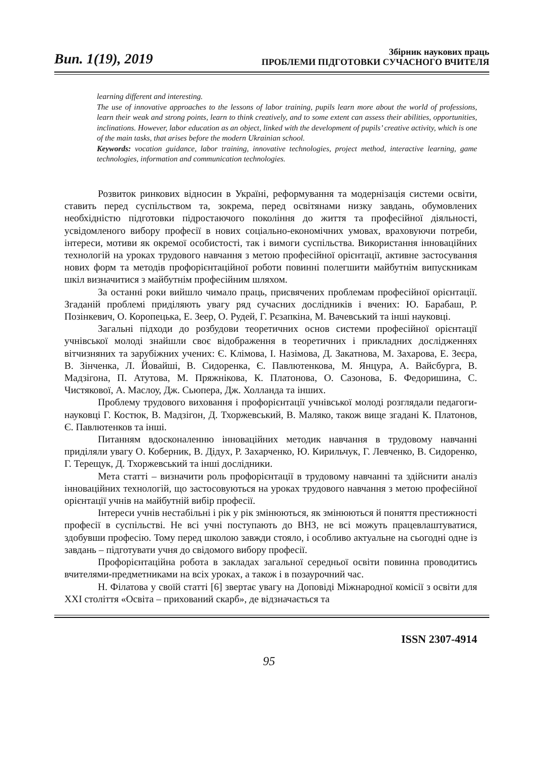Вип. 1(19), 2019
Збірник наукових праць
ПРОБЛЕМИ ПІДГОТОВКИ СУЧАСНОГО ВЧИТЕЛЯ
learning different and interesting.
The use of innovative approaches to the lessons of labor training, pupils learn more about the world of professions, learn their weak and strong points, learn to think creatively, and to some extent can assess their abilities, opportunities, inclinations. However, labor education as an object, linked with the development of pupils’ creative activity, which is one of the main tasks, that arises before the modern Ukrainian school.
Keywords: vocation guidance, labor training, innovative technologies, project method, interactive learning, game technologies, information and communication technologies.
Розвиток ринкових відносин в Україні, реформування та модернізація системи освіти, ставить перед суспільством та, зокрема, перед освітянами низку завдань, обумовлених необхідністю підготовки підростаючого покоління до життя та професійної діяльності, усвідомленого вибору професії в нових соціально-економічних умовах, враховуючи потреби, інтереси, мотиви як окремої особистості, так і вимоги суспільства. Використання інноваційних технологій на уроках трудового навчання з метою професійної орієнтації, активне застосування нових форм та методів профорієнтаційної роботи повинні полегшити майбутнім випускникам шкіл визначитися з майбутнім професійним шляхом.
За останні роки вийшло чимало праць, присвячених проблемам професійної орієнтації. Згаданій проблемі приділяють увагу ряд сучасних дослідників і вчених: Ю. Барабаш, Р. Позінкевич, О. Коропецька, Е. Зеер, О. Рудей, Г. Рєзапкіна, М. Вачевський та інші науковці.
Загальні підходи до розбудови теоретичних основ системи професійної орієнтації учнівської молоді знайшли своє відображення в теоретичних і прикладних дослідженнях вітчизняних та зарубіжних учених: Є. Клімова, І. Назімова, Д. Закатнова, М. Захарова, Е. Зеєра, В. Зінченка, Л. Йовайші, В. Сидоренка, Є. Павлютенкова, М. Янцура, А. Вайсбурга, В. Мадзігона, П. Атутова, М. Пряжнікова, К. Платонова, О. Сазонова, Б. Федоришина, С. Чистякової, А. Маслоу, Дж. Сьюпера, Дж. Холланда та інших.
Проблему трудового виховання і профорієнтації учнівської молоді розглядали педагоги-науковці Г. Костюк, В. Мадзігон, Д. Тхоржевський, В. Маляко, також вище згадані К. Платонов, Є. Павлютенков та інші.
Питанням вдосконаленню інноваційних методик навчання в трудовому навчанні приділяли увагу О. Коберник, В. Дідух, Р. Захарченко, Ю. Кирильчук, Г. Левченко, В. Сидоренко, Г. Терещук, Д. Тхоржевський та інші дослідники.
Мета статті – визначити роль профорієнтації в трудовому навчанні та здійснити аналіз інноваційних технологій, що застосовуються на уроках трудового навчання з метою професійної орієнтації учнів на майбутній вибір професії.
Інтереси учнів нестабільні і рік у рік змінюються, як змінюються й поняття престижності професії в суспільстві. Не всі учні поступають до ВНЗ, не всі можуть працевлаштуватися, здобувши професію. Тому перед школою завжди стояло, і особливо актуальне на сьогодні одне із завдань – підготувати учня до свідомого вибору професії.
Профорієнтаційна робота в закладах загальної середньої освіти повинна проводитись вчителями-предметниками на всіх уроках, а також і в позаурочний час.
Н. Філатова у своїй статті [6] звертає увагу на Доповіді Міжнародної комісії з освіти для XXI століття «Освіта – прихований скарб», де відзначається та
ISSN 2307-4914
95